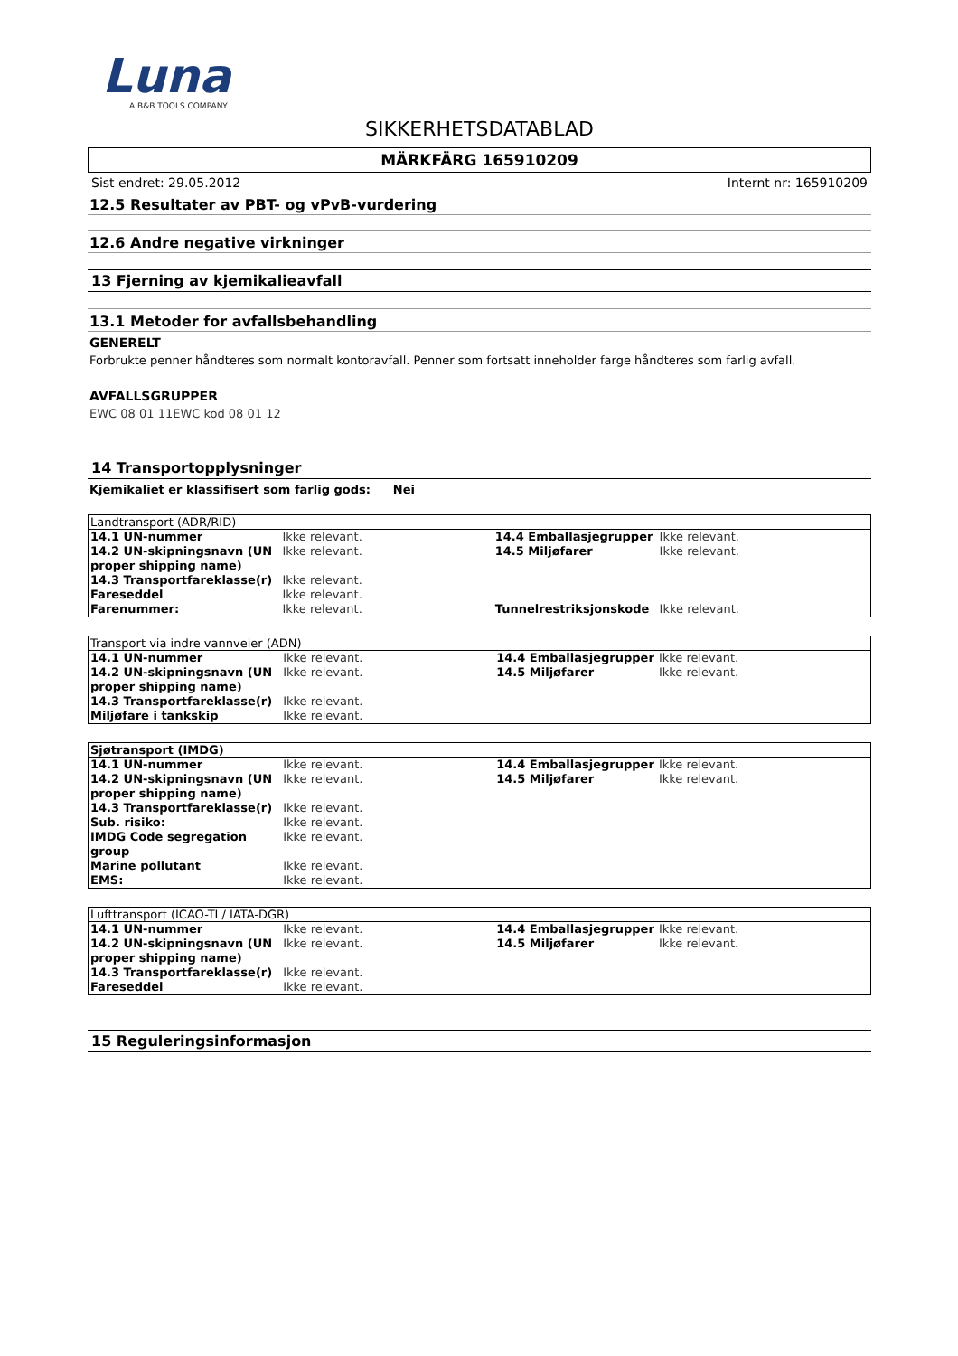Luna
A B&B TOOLS COMPANY
SIKKERHETSDATABLAD
MÄRKFÄRG 165910209
Sist endret: 29.05.2012 Internt nr: 165910209
12.5 Resultater av PBT- og vPvB-vurdering
12.6 Andre negative virkninger
13 Fjerning av kjemikalieavfall
13.1 Metoder for avfallsbehandling
GENERELT
Forbrukte penner håndteres som normalt kontoravfall. Penner som fortsatt inneholder farge håndteres som farlig avfall.
AVFALLSGRUPPER
EWC 08 01 11EWC kod 08 01 12
14 Transportopplysninger
Kjemikaliet er klassifisert som farlig gods: Nei
| Landtransport (ADR/RID) | | | |
| --- | --- | --- | --- |
| 14.1 UN-nummer | Ikke relevant. | 14.4 Emballasjegrupper | Ikke relevant. |
| 14.2 UN-skipningsnavn (UN proper shipping name) | Ikke relevant. | 14.5 Miljøfarer | Ikke relevant. |
| 14.3 Transportfareklasse(r) | Ikke relevant. | | |
| Fareseddel | Ikke relevant. | | |
| Farenummer: | Ikke relevant. | Tunnelrestriksjonskode | Ikke relevant. |
| Transport via indre vannveier (ADN) | | | |
| --- | --- | --- | --- |
| 14.1 UN-nummer | Ikke relevant. | 14.4 Emballasjegrupper | Ikke relevant. |
| 14.2 UN-skipningsnavn (UN proper shipping name) | Ikke relevant. | 14.5 Miljøfarer | Ikke relevant. |
| 14.3 Transportfareklasse(r) | Ikke relevant. | | |
| Miljøfare i tankskip | Ikke relevant. | | |
| Sjøtransport (IMDG) | | | |
| --- | --- | --- | --- |
| 14.1 UN-nummer | Ikke relevant. | 14.4 Emballasjegrupper | Ikke relevant. |
| 14.2 UN-skipningsnavn (UN proper shipping name) | Ikke relevant. | 14.5 Miljøfarer | Ikke relevant. |
| 14.3 Transportfareklasse(r) | Ikke relevant. | | |
| Sub. risiko: | Ikke relevant. | | |
| IMDG Code segregation group | Ikke relevant. | | |
| Marine pollutant | Ikke relevant. | | |
| EMS: | Ikke relevant. | | |
| Lufttransport (ICAO-TI / IATA-DGR) | | | |
| --- | --- | --- | --- |
| 14.1 UN-nummer | Ikke relevant. | 14.4 Emballasjegrupper | Ikke relevant. |
| 14.2 UN-skipningsnavn (UN proper shipping name) | Ikke relevant. | 14.5 Miljøfarer | Ikke relevant. |
| 14.3 Transportfareklasse(r) | Ikke relevant. | | |
| Fareseddel | Ikke relevant. | | |
15 Reguleringsinformasjon